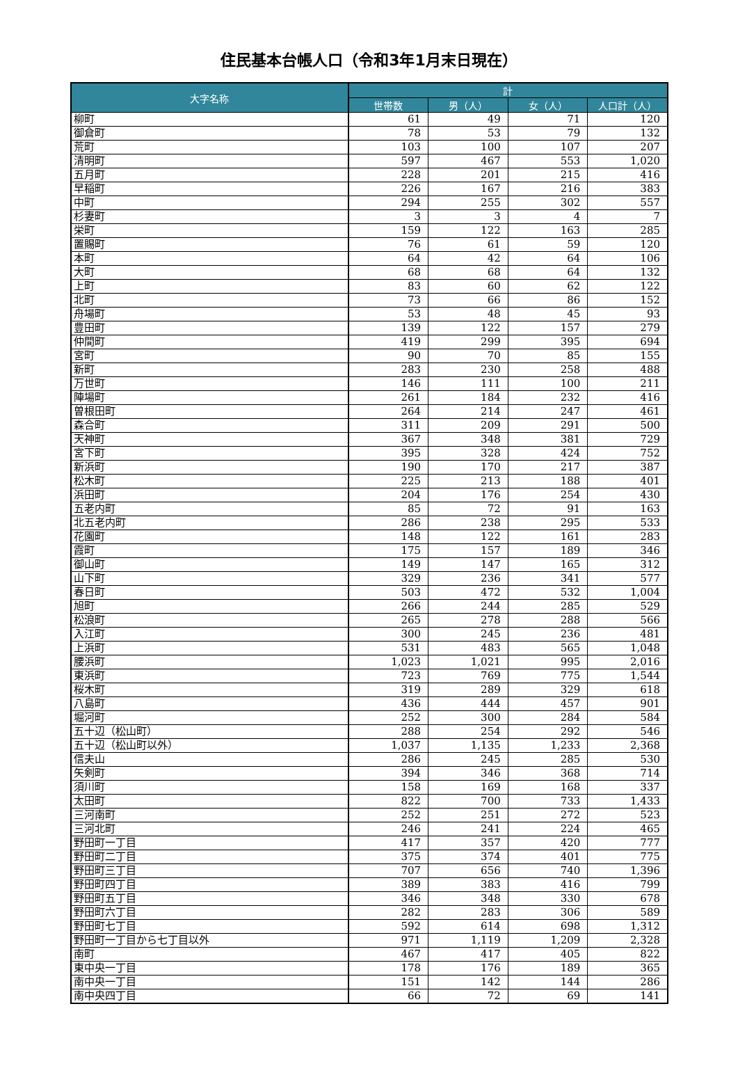住民基本台帳人口（令和3年1月末日現在）
| 大字名称 | 計 | | | |
| --- | --- | --- | --- | --- |
| | 世帯数 | 男（人） | 女（人） | 人口計（人） |
| 柳町 | 61 | 49 | 71 | 120 |
| 御倉町 | 78 | 53 | 79 | 132 |
| 荒町 | 103 | 100 | 107 | 207 |
| 清明町 | 597 | 467 | 553 | 1,020 |
| 五月町 | 228 | 201 | 215 | 416 |
| 早稲町 | 226 | 167 | 216 | 383 |
| 中町 | 294 | 255 | 302 | 557 |
| 杉妻町 | 3 | 3 | 4 | 7 |
| 栄町 | 159 | 122 | 163 | 285 |
| 置賜町 | 76 | 61 | 59 | 120 |
| 本町 | 64 | 42 | 64 | 106 |
| 大町 | 68 | 68 | 64 | 132 |
| 上町 | 83 | 60 | 62 | 122 |
| 北町 | 73 | 66 | 86 | 152 |
| 舟場町 | 53 | 48 | 45 | 93 |
| 豊田町 | 139 | 122 | 157 | 279 |
| 仲間町 | 419 | 299 | 395 | 694 |
| 宮町 | 90 | 70 | 85 | 155 |
| 新町 | 283 | 230 | 258 | 488 |
| 万世町 | 146 | 111 | 100 | 211 |
| 陣場町 | 261 | 184 | 232 | 416 |
| 曽根田町 | 264 | 214 | 247 | 461 |
| 森合町 | 311 | 209 | 291 | 500 |
| 天神町 | 367 | 348 | 381 | 729 |
| 宮下町 | 395 | 328 | 424 | 752 |
| 新浜町 | 190 | 170 | 217 | 387 |
| 松木町 | 225 | 213 | 188 | 401 |
| 浜田町 | 204 | 176 | 254 | 430 |
| 五老内町 | 85 | 72 | 91 | 163 |
| 北五老内町 | 286 | 238 | 295 | 533 |
| 花園町 | 148 | 122 | 161 | 283 |
| 霞町 | 175 | 157 | 189 | 346 |
| 御山町 | 149 | 147 | 165 | 312 |
| 山下町 | 329 | 236 | 341 | 577 |
| 春日町 | 503 | 472 | 532 | 1,004 |
| 旭町 | 266 | 244 | 285 | 529 |
| 松浪町 | 265 | 278 | 288 | 566 |
| 入江町 | 300 | 245 | 236 | 481 |
| 上浜町 | 531 | 483 | 565 | 1,048 |
| 腰浜町 | 1,023 | 1,021 | 995 | 2,016 |
| 東浜町 | 723 | 769 | 775 | 1,544 |
| 桜木町 | 319 | 289 | 329 | 618 |
| 八島町 | 436 | 444 | 457 | 901 |
| 堀河町 | 252 | 300 | 284 | 584 |
| 五十辺（松山町） | 288 | 254 | 292 | 546 |
| 五十辺（松山町以外） | 1,037 | 1,135 | 1,233 | 2,368 |
| 信夫山 | 286 | 245 | 285 | 530 |
| 矢剣町 | 394 | 346 | 368 | 714 |
| 須川町 | 158 | 169 | 168 | 337 |
| 太田町 | 822 | 700 | 733 | 1,433 |
| 三河南町 | 252 | 251 | 272 | 523 |
| 三河北町 | 246 | 241 | 224 | 465 |
| 野田町一丁目 | 417 | 357 | 420 | 777 |
| 野田町二丁目 | 375 | 374 | 401 | 775 |
| 野田町三丁目 | 707 | 656 | 740 | 1,396 |
| 野田町四丁目 | 389 | 383 | 416 | 799 |
| 野田町五丁目 | 346 | 348 | 330 | 678 |
| 野田町六丁目 | 282 | 283 | 306 | 589 |
| 野田町七丁目 | 592 | 614 | 698 | 1,312 |
| 野田町一丁目から七丁目以外 | 971 | 1,119 | 1,209 | 2,328 |
| 南町 | 467 | 417 | 405 | 822 |
| 東中央一丁目 | 178 | 176 | 189 | 365 |
| 南中央一丁目 | 151 | 142 | 144 | 286 |
| 南中央四丁目 | 66 | 72 | 69 | 141 |